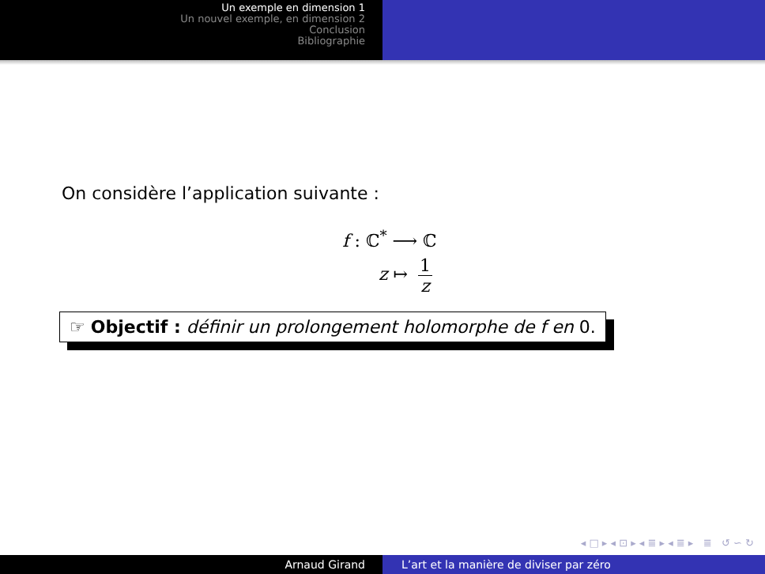Un exemple en dimension 1
Un nouvel exemple, en dimension 2
Conclusion
Bibliographie
On considère l’application suivante :
f : ℂ<sup>*</sup> ⟶ ℂ
z ↦ 1 z
☞ Objectif : définir un prolongement holomorphe de f en 0.
◂ □ ▸ ◂ ⊡ ▸ ◂ ≣ ▸ ◂ ≣ ▸ ≣ ↺ ∽ ↻
Arnaud Girand L’art et la manière de diviser par zéro